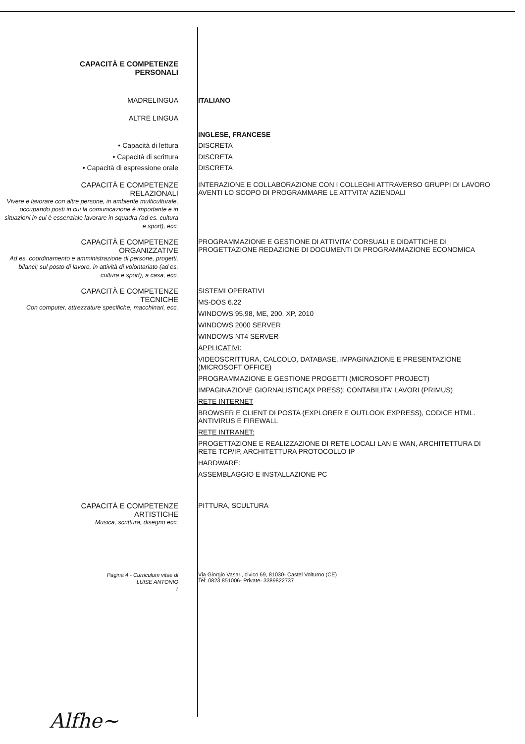CAPACITÀ E COMPETENZE
PERSONALI
MADRELINGUA ITALIANO
ALTRE LINGUA
• Capacità di lettura
• Capacità di scrittura
• Capacità di espressione orale
INGLESE, FRANCESE
DISCRETA
DISCRETA
DISCRETA
CAPACITÀ E COMPETENZE
RELAZIONALI
Vivere e lavorare con altre persone, in ambiente multiculturale, occupando posti in cui la comunicazione è importante e in situazioni in cui è essenziale lavorare in squadra (ad es. cultura e sport), ecc.
INTERAZIONE E COLLABORAZIONE CON I COLLEGHI ATTRAVERSO GRUPPI DI LAVORO AVENTI LO SCOPO DI PROGRAMMARE LE ATTVITA' AZIENDALI
CAPACITÀ E COMPETENZE
ORGANIZZATIVE
Ad es. coordinamento e amministrazione di persone, progetti, bilanci; sul posto di lavoro, in attività di volontariato (ad es. cultura e sport), a casa, ecc.
PROGRAMMAZIONE E GESTIONE DI ATTIVITA' CORSUALI E DIDATTICHE DI PROGETTAZIONE REDAZIONE DI DOCUMENTI DI PROGRAMMAZIONE ECONOMICA
CAPACITÀ E COMPETENZE
TECNICHE
Con computer, attrezzature specifiche, macchinari, ecc.
SISTEMI OPERATIVI
MS-DOS 6.22
WINDOWS 95,98, ME, 200, XP, 2010
WINDOWS 2000 SERVER
WINDOWS NT4 SERVER
APPLICATIVI:
VIDEOSCRITTURA, CALCOLO, DATABASE, IMPAGINAZIONE E PRESENTAZIONE (MICROSOFT OFFICE)
PROGRAMMAZIONE E GESTIONE PROGETTI (MICROSOFT PROJECT)
IMPAGINAZIONE GIORNALISTICA(X PRESS); CONTABILITA' LAVORI (PRIMUS)
RETE INTERNET
BROWSER E CLIENT DI POSTA (EXPLORER E OUTLOOK EXPRESS), CODICE HTML. ANTIVIRUS E FIREWALL
RETE INTRANET:
PROGETTAZIONE E REALIZZAZIONE DI RETE LOCALI LAN E WAN, ARCHITETTURA DI RETE TCP/IP, ARCHITETTURA PROTOCOLLO IP
HARDWARE:
ASSEMBLAGGIO E INSTALLAZIONE PC
CAPACITÀ E COMPETENZE
ARTISTICHE
Musica, scrittura, disegno ecc.
PITTURA, SCULTURA
Pagina 4 - Curriculum vitae di
LUISE ANTONIO
1
Via Giorgio Vasari, civico 69, 81030- Castel Volturno (CE)
Tel: 0823 851006- Private- 3389822737
Alfhe~